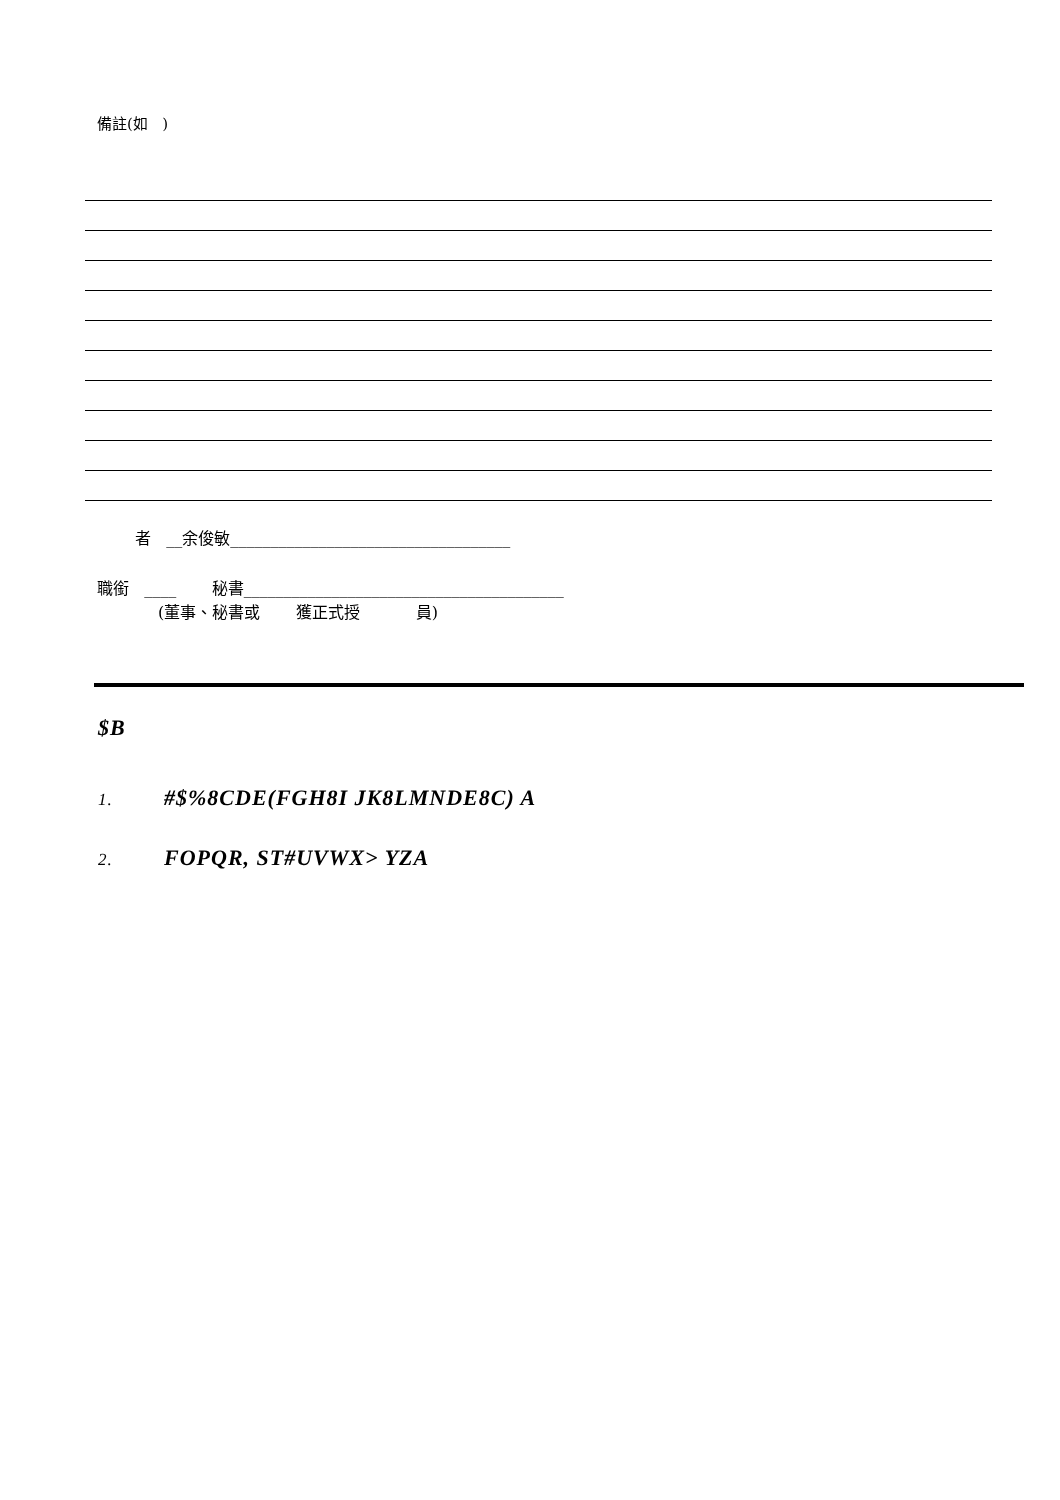備註(如 )
者 __余俊敏___________________________________
職銜 ____ 秘書________________________________________
(董事、秘書或 獲正式授 員)
$B
1. #$%8CDE(FGH8I JK8LMNDE8C) A
2. FOPQR, ST#UVWX> YZA